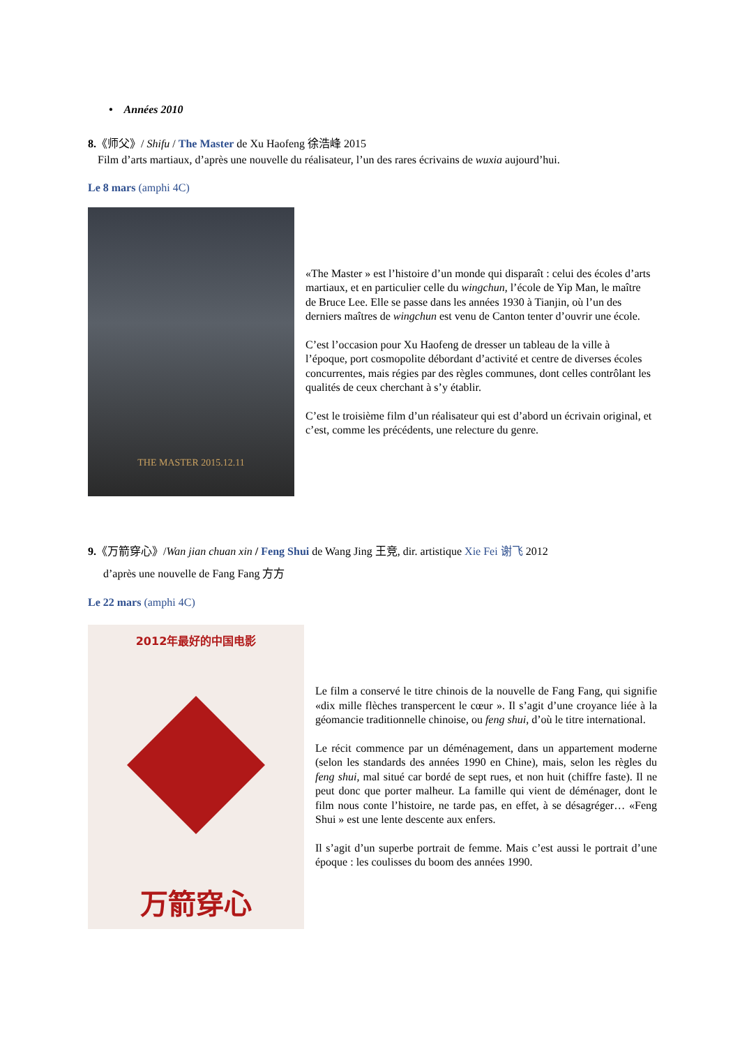• Années 2010
8.《师父》/ Shifu / The Master de Xu Haofeng 徐浩峰 2015
Film d’arts martiaux, d’après une nouvelle du réalisateur, l’un des rares écrivains de wuxia aujourd’hui.
Le 8 mars (amphi 4C)
THE MASTER 2015.12.11
«The Master » est l’histoire d’un monde qui disparaît : celui des écoles d’arts martiaux, et en particulier celle du wingchun, l’école de Yip Man, le maître de Bruce Lee. Elle se passe dans les années 1930 à Tianjin, où l’un des derniers maîtres de wingchun est venu de Canton tenter d’ouvrir une école.
C’est l’occasion pour Xu Haofeng de dresser un tableau de la ville à l’époque, port cosmopolite débordant d’activité et centre de diverses écoles concurrentes, mais régies par des règles communes, dont celles contrôlant les qualités de ceux cherchant à s’y établir.
C’est le troisième film d’un réalisateur qui est d’abord un écrivain original, et c’est, comme les précédents, une relecture du genre.
9.《万箭穿心》/Wan jian chuan xin / Feng Shui de Wang Jing 王竞, dir. artistique Xie Fei 谢飞 2012
d’après une nouvelle de Fang Fang 方方
Le 22 mars (amphi 4C)
2012年最好的中国电影
万箭穿心
Le film a conservé le titre chinois de la nouvelle de Fang Fang, qui signifie «dix mille flèches transpercent le cœur ». Il s’agit d’une croyance liée à la géomancie traditionnelle chinoise, ou feng shui, d’où le titre international.
Le récit commence par un déménagement, dans un appartement moderne (selon les standards des années 1990 en Chine), mais, selon les règles du feng shui, mal situé car bordé de sept rues, et non huit (chiffre faste). Il ne peut donc que porter malheur. La famille qui vient de déménager, dont le film nous conte l’histoire, ne tarde pas, en effet, à se désagréger… «Feng Shui » est une lente descente aux enfers.
Il s’agit d’un superbe portrait de femme. Mais c’est aussi le portrait d’une époque : les coulisses du boom des années 1990.